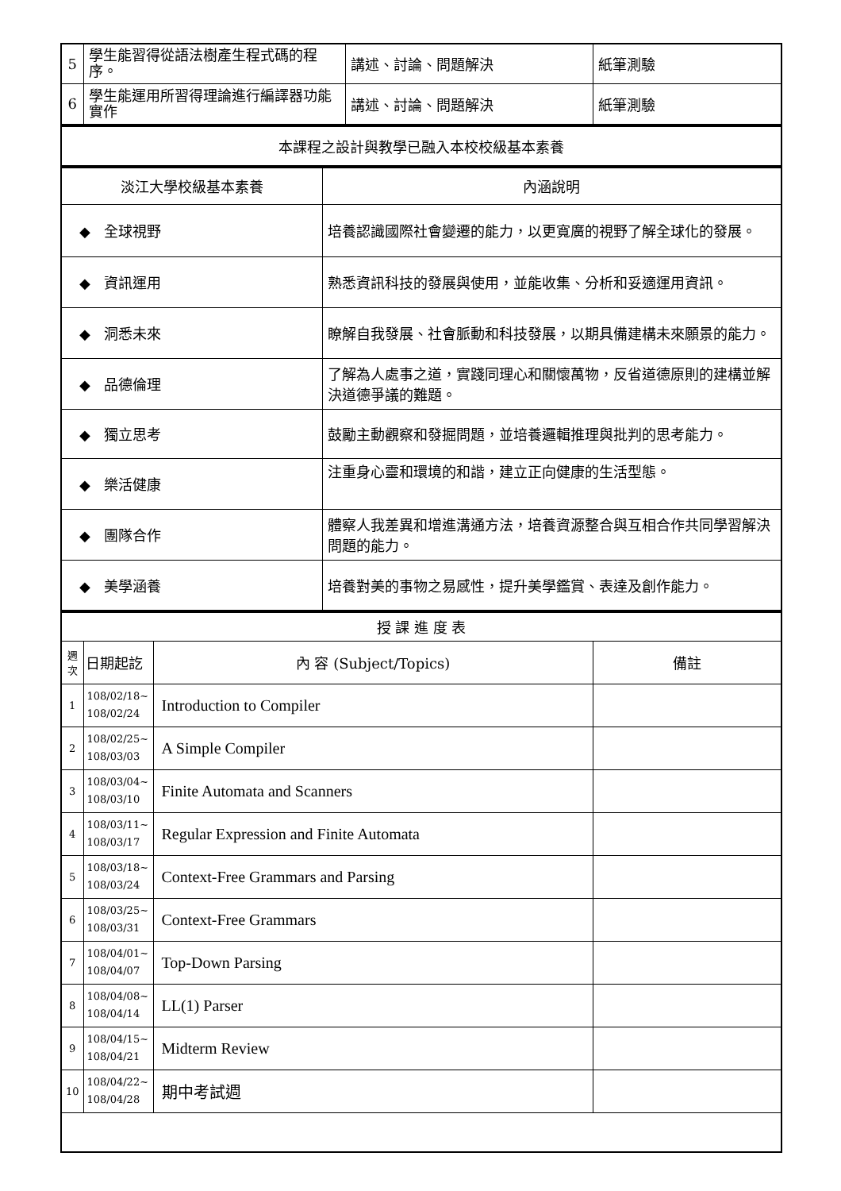| 5 | 學生能習得從語法樹產生程式碼的程序。 | 講述、討論、問題解決 | 紙筆測驗 |
| 6 | 學生能運用所習得理論進行編譯器功能實作 | 講述、討論、問題解決 | 紙筆測驗 |
| 本課程之設計與教學已融入本校校級基本素養 |
| 淡江大學校級基本素養 | 內涵說明 |
| ◆ 全球視野 | 培養認識國際社會變遷的能力，以更寬廣的視野了解全球化的發展。 |
| ◆ 資訊運用 | 熟悉資訊科技的發展與使用，並能收集、分析和妥適運用資訊。 |
| ◆ 洞悉未來 | 瞭解自我發展、社會脈動和科技發展，以期具備建構未來願景的能力。 |
| ◆ 品德倫理 | 了解為人處事之道，實踐同理心和關懷萬物，反省道德原則的建構並解決道德爭議的難題。 |
| ◆ 獨立思考 | 鼓勵主動觀察和發掘問題，並培養邏輯推理與批判的思考能力。 |
| ◆ 樂活健康 | 注重身心靈和環境的和諧，建立正向健康的生活型態。 |
| ◆ 團隊合作 | 體察人我差異和增進溝通方法，培養資源整合與互相合作共同學習解決問題的能力。 |
| ◆ 美學涵養 | 培養對美的事物之易感性，提升美學鑑賞、表達及創作能力。 |
| 授 課 進 度 表 | | | |
| 週 次 | 日期起訖 | 內 容 (Subject/Topics) | 備註 |
| 1 | 108/02/18~ 108/02/24 | Introduction to Compiler | |
| 2 | 108/02/25~ 108/03/03 | A Simple Compiler | |
| 3 | 108/03/04~ 108/03/10 | Finite Automata and Scanners | |
| 4 | 108/03/11~ 108/03/17 | Regular Expression and Finite Automata | |
| 5 | 108/03/18~ 108/03/24 | Context-Free Grammars and Parsing | |
| 6 | 108/03/25~ 108/03/31 | Context-Free Grammars | |
| 7 | 108/04/01~ 108/04/07 | Top-Down Parsing | |
| 8 | 108/04/08~ 108/04/14 | LL(1) Parser | |
| 9 | 108/04/15~ 108/04/21 | Midterm Review | |
| 10 | 108/04/22~ 108/04/28 | 期中考試週 | |